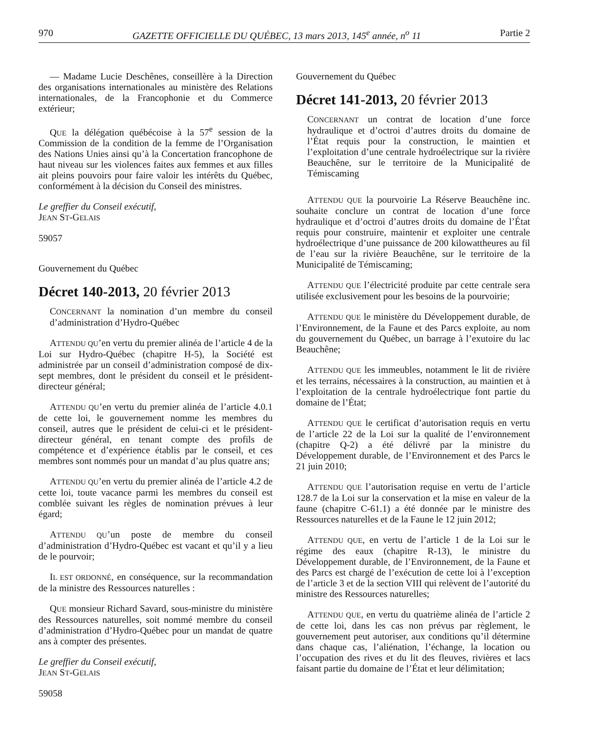970 GAZETTE OFFICIELLE DU QUÉBEC, 13 mars 2013, 145<sup>e</sup> année, n<sup>o</sup> 11 Partie 2
— Madame Lucie Deschênes, conseillère à la Direction des organisations internationales au ministère des Relations internationales, de la Francophonie et du Commerce extérieur;
QUE la délégation québécoise à la 57<sup>e</sup> session de la Commission de la condition de la femme de l’Organisation des Nations Unies ainsi qu’à la Concertation francophone de haut niveau sur les violences faites aux femmes et aux filles ait pleins pouvoirs pour faire valoir les intérêts du Québec, conformément à la décision du Conseil des ministres.
Le greffier du Conseil exécutif,
JEAN ST-GELAIS
59057
Gouvernement du Québec
Décret 140-2013, 20 février 2013
CONCERNANT la nomination d’un membre du conseil d’administration d’Hydro-Québec
ATTENDU QU’en vertu du premier alinéa de l’article 4 de la Loi sur Hydro-Québec (chapitre H-5), la Société est administrée par un conseil d’administration composé de dix-sept membres, dont le président du conseil et le président-directeur général;
ATTENDU QU’en vertu du premier alinéa de l’article 4.0.1 de cette loi, le gouvernement nomme les membres du conseil, autres que le président de celui-ci et le président-directeur général, en tenant compte des profils de compétence et d’expérience établis par le conseil, et ces membres sont nommés pour un mandat d’au plus quatre ans;
ATTENDU QU’en vertu du premier alinéa de l’article 4.2 de cette loi, toute vacance parmi les membres du conseil est comblée suivant les règles de nomination prévues à leur égard;
ATTENDU QU’un poste de membre du conseil d’administration d’Hydro-Québec est vacant et qu’il y a lieu de le pourvoir;
IL EST ORDONNÉ, en conséquence, sur la recommandation de la ministre des Ressources naturelles :
QUE monsieur Richard Savard, sous-ministre du ministère des Ressources naturelles, soit nommé membre du conseil d’administration d’Hydro-Québec pour un mandat de quatre ans à compter des présentes.
Le greffier du Conseil exécutif,
JEAN ST-GELAIS
59058
Gouvernement du Québec
Décret 141-2013, 20 février 2013
CONCERNANT un contrat de location d’une force hydraulique et d’octroi d’autres droits du domaine de l’État requis pour la construction, le maintien et l’exploitation d’une centrale hydroélectrique sur la rivière Beauchêne, sur le territoire de la Municipalité de Témiscaming
ATTENDU QUE la pourvoirie La Réserve Beauchêne inc. souhaite conclure un contrat de location d’une force hydraulique et d’octroi d’autres droits du domaine de l’État requis pour construire, maintenir et exploiter une centrale hydroélectrique d’une puissance de 200 kilowattheures au fil de l’eau sur la rivière Beauchêne, sur le territoire de la Municipalité de Témiscaming;
ATTENDU QUE l’électricité produite par cette centrale sera utilisée exclusivement pour les besoins de la pourvoirie;
ATTENDU QUE le ministère du Développement durable, de l’Environnement, de la Faune et des Parcs exploite, au nom du gouvernement du Québec, un barrage à l’exutoire du lac Beauchêne;
ATTENDU QUE les immeubles, notamment le lit de rivière et les terrains, nécessaires à la construction, au maintien et à l’exploitation de la centrale hydroélectrique font partie du domaine de l’État;
ATTENDU QUE le certificat d’autorisation requis en vertu de l’article 22 de la Loi sur la qualité de l’environnement (chapitre Q-2) a été délivré par la ministre du Développement durable, de l’Environnement et des Parcs le 21 juin 2010;
ATTENDU QUE l’autorisation requise en vertu de l’article 128.7 de la Loi sur la conservation et la mise en valeur de la faune (chapitre C-61.1) a été donnée par le ministre des Ressources naturelles et de la Faune le 12 juin 2012;
ATTENDU QUE, en vertu de l’article 1 de la Loi sur le régime des eaux (chapitre R-13), le ministre du Développement durable, de l’Environnement, de la Faune et des Parcs est chargé de l’exécution de cette loi à l’exception de l’article 3 et de la section VIII qui relèvent de l’autorité du ministre des Ressources naturelles;
ATTENDU QUE, en vertu du quatrième alinéa de l’article 2 de cette loi, dans les cas non prévus par règlement, le gouvernement peut autoriser, aux conditions qu’il détermine dans chaque cas, l’aliénation, l’échange, la location ou l’occupation des rives et du lit des fleuves, rivières et lacs faisant partie du domaine de l’État et leur délimitation;